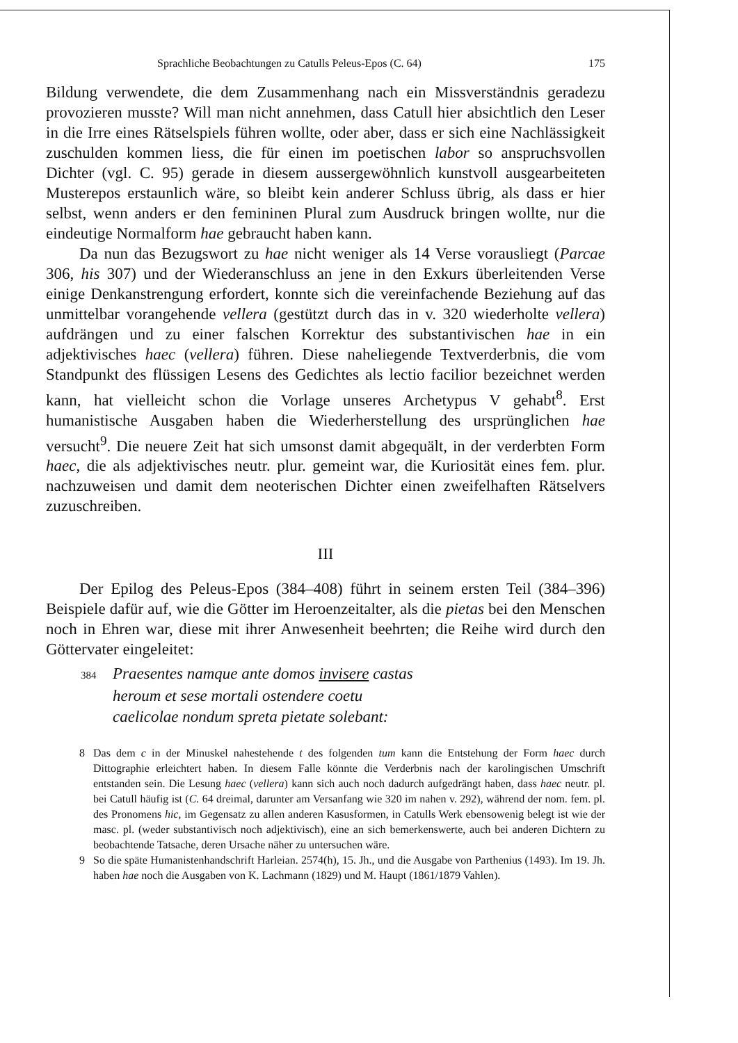Sprachliche Beobachtungen zu Catulls Peleus-Epos (C. 64) 175
Bildung verwendete, die dem Zusammenhang nach ein Missverständnis geradezu provozieren musste? Will man nicht annehmen, dass Catull hier absichtlich den Leser in die Irre eines Rätselspiels führen wollte, oder aber, dass er sich eine Nachlässigkeit zuschulden kommen liess, die für einen im poetischen labor so anspruchsvollen Dichter (vgl. C. 95) gerade in diesem aussergewöhnlich kunstvoll ausgearbeiteten Musterepos erstaunlich wäre, so bleibt kein anderer Schluss übrig, als dass er hier selbst, wenn anders er den femininen Plural zum Ausdruck bringen wollte, nur die eindeutige Normalform hae gebraucht haben kann.
Da nun das Bezugswort zu hae nicht weniger als 14 Verse vorausliegt (Parcae 306, his 307) und der Wiederanschluss an jene in den Exkurs überleitenden Verse einige Denkanstrengung erfordert, konnte sich die vereinfachende Beziehung auf das unmittelbar vorangehende vellera (gestützt durch das in v. 320 wiederholte vellera) aufdrängen und zu einer falschen Korrektur des substantivischen hae in ein adjektivisches haec (vellera) führen. Diese naheliegende Textverderbnis, die vom Standpunkt des flüssigen Lesens des Gedichtes als lectio facilior bezeichnet werden kann, hat vielleicht schon die Vorlage unseres Archetypus V gehabt<sup>8</sup>. Erst humanistische Ausgaben haben die Wiederherstellung des ursprünglichen hae versucht<sup>9</sup>. Die neuere Zeit hat sich umsonst damit abgequält, in der verderbten Form haec, die als adjektivisches neutr. plur. gemeint war, die Kuriosität eines fem. plur. nachzuweisen und damit dem neoterischen Dichter einen zweifelhaften Rätselvers zuzuschreiben.
III
Der Epilog des Peleus-Epos (384–408) führt in seinem ersten Teil (384–396) Beispiele dafür auf, wie die Götter im Heroenzeitalter, als die pietas bei den Menschen noch in Ehren war, diese mit ihrer Anwesenheit beehrten; die Reihe wird durch den Göttervater eingeleitet:
384 Praesentes namque ante domos invisere castas
heroum et sese mortali ostendere coetu
caelicolae nondum spreta pietate solebant:
8 Das dem c in der Minuskel nahestehende t des folgenden tum kann die Entstehung der Form haec durch Dittographie erleichtert haben. In diesem Falle könnte die Verderbnis nach der karolingischen Umschrift entstanden sein. Die Lesung haec (vellera) kann sich auch noch dadurch aufgedrängt haben, dass haec neutr. pl. bei Catull häufig ist (C. 64 dreimal, darunter am Versanfang wie 320 im nahen v. 292), während der nom. fem. pl. des Pronomens hic, im Gegensatz zu allen anderen Kasusformen, in Catulls Werk ebensowenig belegt ist wie der masc. pl. (weder substantivisch noch adjektivisch), eine an sich bemerkenswerte, auch bei anderen Dichtern zu beobachtende Tatsache, deren Ursache näher zu untersuchen wäre.
9 So die späte Humanistenhandschrift Harleian. 2574(h), 15. Jh., und die Ausgabe von Parthenius (1493). Im 19. Jh. haben hae noch die Ausgaben von K. Lachmann (1829) und M. Haupt (1861/1879 Vahlen).